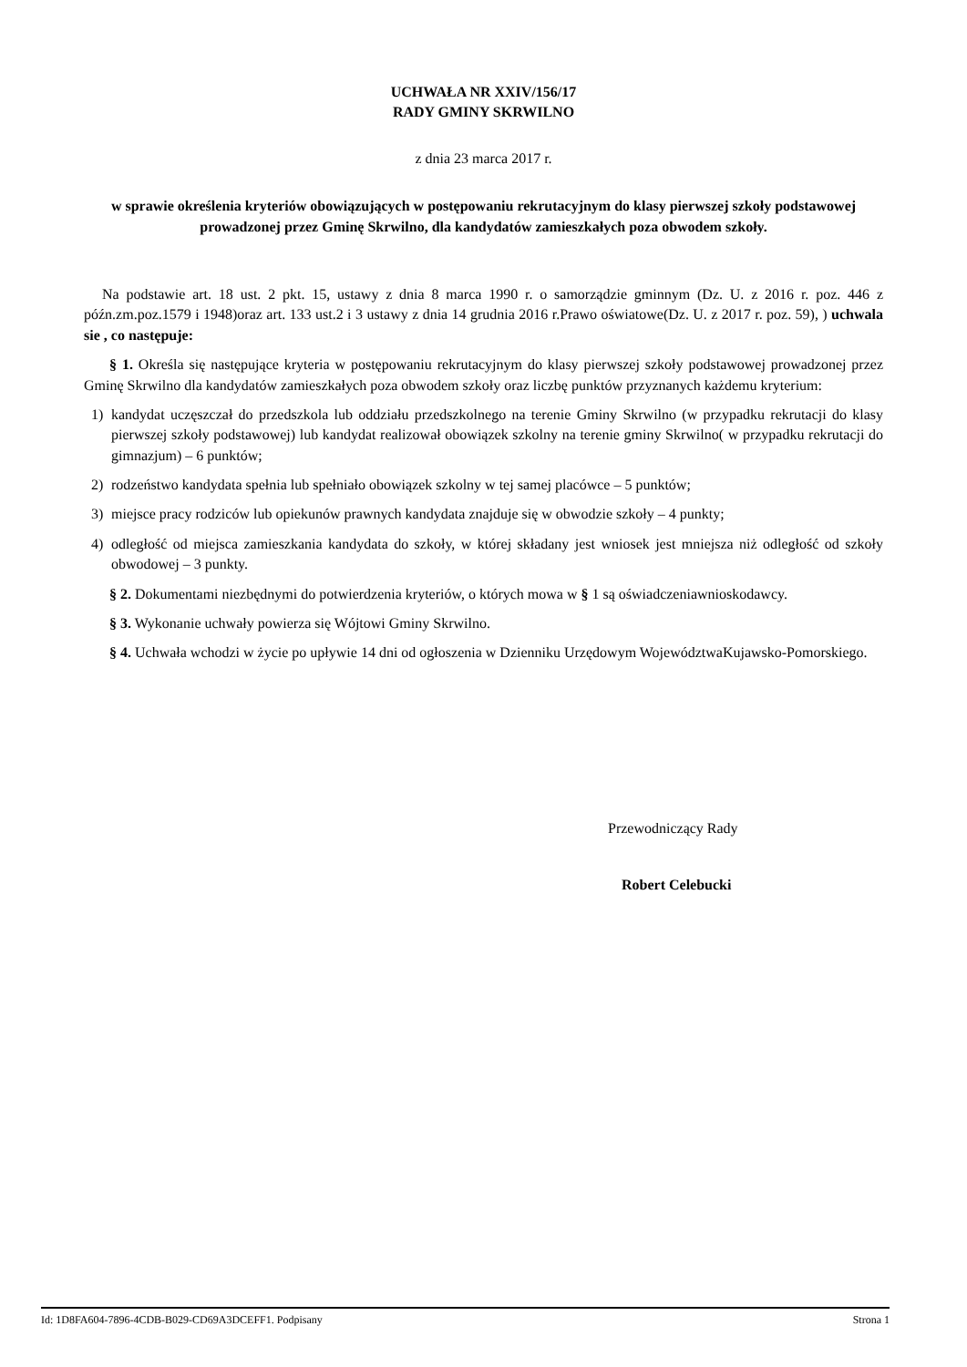UCHWAŁA NR XXIV/156/17
RADY GMINY SKRWILNO
z dnia 23 marca 2017 r.
w sprawie określenia kryteriów obowiązujących w postępowaniu rekrutacyjnym do klasy pierwszej szkoły podstawowej prowadzonej przez Gminę Skrwilno, dla kandydatów zamieszkałych poza obwodem szkoły.
Na podstawie art. 18 ust. 2 pkt. 15, ustawy z dnia 8 marca 1990 r. o samorządzie gminnym (Dz. U. z 2016 r. poz. 446 z późn.zm.poz.1579 i 1948)oraz art. 133 ust.2 i 3 ustawy z dnia 14 grudnia 2016 r.Prawo oświatowe(Dz. U. z 2017 r. poz. 59), ) uchwala sie , co następuje:
§ 1. Określa się następujące kryteria w postępowaniu rekrutacyjnym do klasy pierwszej szkoły podstawowej prowadzonej przez Gminę Skrwilno dla kandydatów zamieszkałych poza obwodem szkoły oraz liczbę punktów przyznanych każdemu kryterium:
1) kandydat uczęszczał do przedszkola lub oddziału przedszkolnego na terenie Gminy Skrwilno (w przypadku rekrutacji do klasy pierwszej szkoły podstawowej) lub kandydat realizował obowiązek szkolny na terenie gminy Skrwilno( w przypadku rekrutacji do gimnazjum) – 6 punktów;
2) rodzeństwo kandydata spełnia lub spełniało obowiązek szkolny w tej samej placówce – 5 punktów;
3) miejsce pracy rodziców lub opiekunów prawnych kandydata znajduje się w obwodzie szkoły – 4 punkty;
4) odległość od miejsca zamieszkania kandydata do szkoły, w której składany jest wniosek jest mniejsza niż odległość od szkoły obwodowej – 3 punkty.
§ 2. Dokumentami niezbędnymi do potwierdzenia kryteriów, o których mowa w § 1 są oświadczeniawnioskodawcy.
§ 3. Wykonanie uchwały powierza się Wójtowi Gminy Skrwilno.
§ 4. Uchwała wchodzi w życie po upływie 14 dni od ogłoszenia w Dzienniku Urzędowym WojewództwaKujawsko-Pomorskiego.
Przewodniczący Rady
Robert Celebucki
Id: 1D8FA604-7896-4CDB-B029-CD69A3DCEFF1. Podpisany Strona 1